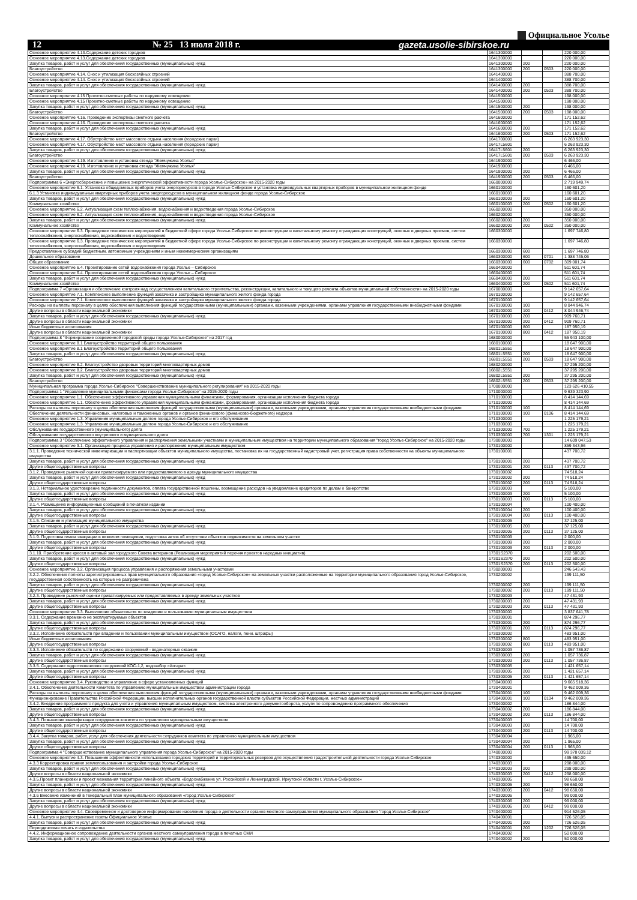Официальное Усолье
12 № 25 13 июля 2018 г. gazeta.usolie-sibirskoe.ru
| Основное мероприятие 4.13.Содержание детских городков | 1641300000 | | | 220 000,00 |
| Основное мероприятие 4.13.Содержание детских городков | 1641300000 | | | 220 000,00 |
| Закупка товаров, работ и услуг для обеспечения государственных (муниципальных) нужд | 1641300000 | 200 | | 220 000,00 |
| Благоустройство | 1641300000 | 200 | 0503 | 220 000,00 |
| Основное мероприятие 4.14. Снос и утилизация бесхозяйных строений | 1641400000 | | | 388 700,00 |
| Основное мероприятие 4.14. Снос и утилизация бесхозяйных строений | 1641400000 | | | 388 700,00 |
| Закупка товаров, работ и услуг для обеспечения государственных (муниципальных) нужд | 1641400000 | 200 | | 388 700,00 |
| Благоустройство | 1641400000 | 200 | 0503 | 388 700,00 |
| Основное мероприятие 4.15 Проектно-сметные работы по наружному освещению | 1641500000 | | | 198 000,00 |
| Основное мероприятие 4.15 Проектно-сметные работы по наружному освещению | 1641500000 | | | 198 000,00 |
| Закупка товаров, работ и услуг для обеспечения государственных (муниципальных) нужд | 1641500000 | 200 | | 198 000,00 |
| Благоустройство | 1641500000 | 200 | 0503 | 198 000,00 |
| Основное мероприятие 4.16. Проведение экспертизы сметного расчета | 1641600000 | | | 171 152,62 |
| Основное мероприятие 4.16. Проведение экспертизы сметного расчета | 1641600000 | | | 171 152,62 |
| Закупка товаров, работ и услуг для обеспечения государственных (муниципальных) нужд | 1641600000 | 200 | | 171 152,62 |
| Благоустройство | 1641600000 | 200 | 0503 | 171 152,62 |
| Основное мероприятие 4.17. Обустройство мест массового отдыха населения (городские парки) | 1641700000 | | | 6 263 923,30 |
| Основное мероприятие 4.17. Обустройство мест массового отдыха населения (городские парки) | 16417L5601 | | | 6 263 923,30 |
| Закупка товаров, работ и услуг для обеспечения государственных (муниципальных) нужд | 16417L5601 | 200 | | 6 263 923,30 |
| Благоустройство | 16417L5601 | 200 | 0503 | 6 263 923,30 |
| Основное мероприятие 4.19. Изготовление и установка стенда "Жемчужина Усолья" | 1641900000 | | | 6 466,00 |
| Основное мероприятие 4.19. Изготовление и установка стенда "Жемчужина Усолья" | 1641900000 | | | 6 466,00 |
| Закупка товаров, работ и услуг для обеспечения государственных (муниципальных) нужд | 1641900000 | 200 | | 6 466,00 |
| Благоустройство | 1641900000 | 200 | 0503 | 6 466,00 |
| Подпрограмма 6 «Энергосбережение и повышение энергетической эффективности города Усолье-Сибирское» на 2015-2020 годы | 1660000000 | | | 2 719 949,74 |
| Основное мероприятие 6.1. Установка общедомовых приборов учета энергоресурсов в городе Усолье-Сибирское и установка индивидуальных квартирных приборов в муниципальном жилищном фонде | 1660100000 | | | 160 601,20 |
| 6.1.3 Установка индивидуальных квартирных приборов учета энергоресурсов в муниципальном жилищном фонде города Усолье-Сибирское | 1660100003 | | | 160 601,20 |
| Закупка товаров, работ и услуг для обеспечения государственных (муниципальных) нужд | 1660100003 | 200 | | 160 601,20 |
| Коммунальное хозяйство | 1660100003 | 200 | 0502 | 160 601,20 |
| Основное мероприятие 6.2. Актуализация схем теплоснабжения, водоснабжения и водоотведения города Усолье-Сибирское | 1660200000 | | | 350 000,00 |
| Основное мероприятие 6.2. Актуализация схем теплоснабжения, водоснабжения и водоотведения города Усолье-Сибирское | 1660200000 | | | 350 000,00 |
| Закупка товаров, работ и услуг для обеспечения государственных (муниципальных) нужд | 1660200000 | 200 | | 350 000,00 |
| Коммунальное хозяйство | 1660200000 | 200 | 0502 | 350 000,00 |
| Основное мероприятие 6.3. Проведение технических мероприятий в бюджетной сфере города Усолье-Сибирское по реконструкции и капитальному ремонту ограждающих конструкций, оконных и дверных проемов, систем теплоснабжения, энергоснабжения, водоснабжения и водоотведения | 1660300000 | | | 1 697 746,80 |
| Основное мероприятие 6.3. Проведение технических мероприятий в бюджетной сфере города Усолье-Сибирское по реконструкции и капитальному ремонту ограждающих конструкций, оконных и дверных проемов, систем теплоснабжения, энергоснабжения, водоснабжения и водоотведения | 1660300000 | | | 1 697 746,80 |
| Предоставление субсидий бюджетным, автономным учреждениям и иным некоммерческим организациям | 1660300000 | 600 | | 1 697 746,80 |
| Дошкольное образование | 1660300000 | 600 | 0701 | 1 388 745,06 |
| Общее образование | 1660300000 | 600 | 0702 | 309 001,74 |
| Основное мероприятие 6.4. Проектирование сетей водоснабжения города Усолье – Сибирское | 1660400000 | | | 511 601,74 |
| Основное мероприятие 6.4. Проектирование сетей водоснабжения города Усолье – Сибирское | 1660400000 | | | 511 601,74 |
| Закупка товаров, работ и услуг для обеспечения государственных (муниципальных) нужд | 1660400000 | 200 | | 511 601,74 |
| Коммунальное хозяйство | 1660400000 | 200 | 0502 | 511 601,74 |
| Подпрограмма 7 «Организация и обеспечение контроля над осуществлением капитального строительства, реконструкции, капитального и текущего ремонта объектов муниципальной собственности» на 2015-2020 годы | 1670000000 | | | 9 142 657,64 |
| Основное мероприятие 7.1. Комплексное выполнение функций заказчика и застройщика муниципального жилого фонда города | 1670100000 | | | 9 142 657,64 |
| Основное мероприятие 7.1. Комплексное выполнение функций заказчика и застройщика муниципального жилого фонда города | 1670100000 | | | 9 142 657,64 |
| Расходы на выплаты персоналу в целях обеспечения выполнения функций государственными (муниципальными) органами, казенными учреждениями, органами управления государственными внебюджетными фондами | 1670100000 | 100 | | 8 044 946,74 |
| Другие вопросы в области национальной экономики | 1670100000 | 100 | 0412 | 8 044 946,74 |
| Закупка товаров, работ и услуг для обеспечения государственных (муниципальных) нужд | 1670100000 | 200 | | 909 760,71 |
| Другие вопросы в области национальной экономики | 1670100000 | 200 | 0412 | 909 760,71 |
| Иные бюджетные ассигнования | 1670100000 | 800 | | 187 950,19 |
| Другие вопросы в области национальной экономики | 1670100000 | 800 | 0412 | 187 950,19 |
| Подпрограмма 8 "Формирование современной городской среды города Усолье-Сибирское" на 2017 год | 1680000000 | | | 55 943 100,00 |
| Основное мероприятие 8.1 Благоустройство территорий общего пользования | 1680100000 | | | 18 647 900,00 |
| Основное мероприятие 8.1 Благоустройство территорий общего пользования | 16801L5551 | | | 18 647 900,00 |
| Закупка товаров, работ и услуг для обеспечения государственных (муниципальных) нужд | 16801L5551 | 200 | | 18 647 900,00 |
| Благоустройство | 16801L5551 | 200 | 0503 | 18 647 900,00 |
| Основное мероприятие 8.2. Благоустройство дворовых территорий многоквартирных домов | 1680200000 | | | 37 295 200,00 |
| Основное мероприятие 8.2. Благоустройство дворовых территорий многоквартирных домов | 16802L5551 | | | 37 295 200,00 |
| Закупка товаров, работ и услуг для обеспечения государственных (муниципальных) нужд | 16802L5551 | 200 | | 37 295 200,00 |
| Благоустройство | 16802L5551 | 200 | 0503 | 37 295 200,00 |
| Муниципальная программа города Усолье-Сибирское "Совершенствование муниципального регулирования" на 2015-2020 годы | 1700000000 | | | 123 626 410,55 |
| Подпрограмма 1 "Управление муниципальными финансами города Усолье-Сибирское" на 2015-2020 годы | 1710000000 | | | 9 639 323,90 |
| Основное мероприятие 1.1. Обеспечение эффективного управления муниципальными финансами, формирования, организации исполнения бюджета города | 1710100000 | | | 8 414 144,69 |
| Основное мероприятие 1.1. Обеспечение эффективного управления муниципальными финансами, формирования, организации исполнения бюджета города | 1710100000 | | | 8 414 144,69 |
| Расходы на выплаты персоналу в целях обеспечения выполнения функций государственными (муниципальными) органами, казенными учреждениями, органами управления государственными внебюджетными фондами | 1710100000 | 100 | | 8 414 144,69 |
| Обеспечение деятельности финансовых, налоговых и таможенных органов и органов финансового (финансово-бюджетного) надзора | 1710100000 | 100 | 0106 | 8 414 144,69 |
| Основное мероприятие 1.3. Управление муниципальным долгом города Усолье-Сибирское и его обслуживание | 1710300000 | | | 1 225 179,21 |
| Основное мероприятие 1.3. Управление муниципальным долгом города Усолье-Сибирское и его обслуживание | 1710300000 | | | 1 225 179,21 |
| Обслуживание государственного (муниципального) долга | 1710300000 | 700 | | 1 225 179,21 |
| Обслуживание государственного внутреннего и муниципального долга | 1710300000 | 700 | 1301 | 1 225 179,21 |
| Подпрограмма 3 "Обеспечение эффективного управления и распоряжения земельными участками и муниципальным имуществом на территории муниципального образования "город Усолье-Сибирское" на 2015-2020 годы | 1730000000 | | | 14 609 047,53 |
| Основное мероприятие 3.1. Организация процесса управления и распоряжения муниципальным имуществом | 1730100000 | | | 859 343,96 |
| 3.1.1. Проведение технической инвентаризации и паспортизации объектов муниципального имущества, постановка их на государственный кадастровый учет, регистрация права собственности на объекты муниципального имущества | 1730100001 | | | 437 700,72 |
| Закупка товаров, работ и услуг для обеспечения государственных (муниципальных) нужд | 1730100001 | 200 | | 437 700,72 |
| Другие общегосударственные вопросы | 1730100001 | 200 | 0113 | 437 700,72 |
| 3.1.2. Проведение рыночной оценки приватизируемого или предоставляемого в аренду муниципального имущества | 1730100002 | | | 74 518,24 |
| Закупка товаров, работ и услуг для обеспечения государственных (муниципальных) нужд | 1730100002 | 200 | | 74 518,24 |
| Другие общегосударственные вопросы | 1730100002 | 200 | 0113 | 74 518,24 |
| 3.1.3. Нотариальное удостоверение подлинности документов, оплата государственной пошлины, возмещение расходов на уведомление кредиторов по делам о банкротстве | 1730100003 | | | 5 100,00 |
| Закупка товаров, работ и услуг для обеспечения государственных (муниципальных) нужд | 1730100003 | 200 | | 5 100,00 |
| Другие общегосударственные вопросы | 1730100003 | 200 | 0113 | 5 100,00 |
| 3.1.4. Размещение информационных сообщений в печатном издании | 1730100004 | | | 100 400,00 |
| Закупка товаров, работ и услуг для обеспечения государственных (муниципальных) нужд | 1730100004 | 200 | | 100 400,00 |
| Другие общегосударственные вопросы | 1730100004 | 200 | 0113 | 100 400,00 |
| 3.1.5. Списание и утилизация муниципального имущества | 1730100005 | | | 37 125,00 |
| Закупка товаров, работ и услуг для обеспечения государственных (муниципальных) нужд | 1730100005 | 200 | | 37 125,00 |
| Другие общегосударственные вопросы | 1730100005 | 200 | 0113 | 37 125,00 |
| 3.1.9. Подготовка плана эвакуации в нежилом помещении, подготовка актов об отсутствии объектов недвижимости на земельном участке | 1730100009 | | | 2 000,00 |
| Закупка товаров, работ и услуг для обеспечения государственных (муниципальных) нужд | 1730100009 | 200 | | 2 000,00 |
| Другие общегосударственные вопросы | 1730100009 | 200 | 0113 | 2 000,00 |
| 3.1.10. Приобретение кресел в актовый зал городского Совета ветеранов (Реализация мероприятий перечня проектов народных инициатив) | 17301S2370 | | | 202 500,00 |
| Закупка товаров, работ и услуг для обеспечения государственных (муниципальных) нужд | 17301S2370 | 200 | | 202 500,00 |
| Другие общегосударственные вопросы | 17301S2370 | 200 | 0113 | 202 500,00 |
| Основное мероприятие 3.2. Организация процесса управления и распоряжения земельными участками | 1730200000 | | | 246 543,43 |
| 3.2.2. Обеспечение полноты зарегистрированных прав муниципального образования «город Усолье-Сибирское» на земельные участки расположенные на территории муниципального образования город Усолье-Сибирское, государственная собственность на которые не разграничена | 1730200002 | | | 199 111,50 |
| Закупка товаров, работ и услуг для обеспечения государственных (муниципальных) нужд | 1730200002 | 200 | | 199 111,50 |
| Другие общегосударственные вопросы | 1730200002 | 200 | 0113 | 199 111,50 |
| 3.2.3. Проведение рыночной оценки приватизируемых или предоставляемых в аренду земельных участков | 1730200003 | | | 47 431,93 |
| Закупка товаров, работ и услуг для обеспечения государственных (муниципальных) нужд | 1730200003 | 200 | | 47 431,93 |
| Другие общегосударственные вопросы | 1730200003 | 200 | 0113 | 47 431,93 |
| Основное мероприятие 3.3. Выполнение обязательств по владению и пользованию муниципальным имуществом | 1730300000 | | | 3 837 641,78 |
| 3.3.1. Содержание временно не эксплуатируемых объектов | 1730300001 | | | 874 296,77 |
| Закупка товаров, работ и услуг для обеспечения государственных (муниципальных) нужд | 1730300001 | 200 | | 874 296,77 |
| Другие общегосударственные вопросы | 1730300001 | 200 | 0113 | 874 296,77 |
| 3.3.2. Исполнение обязательств при владении и пользовании муниципальным имуществом (ОСАГО, налоги, пени. штрафы) | 1730300002 | | | 483 951,00 |
| Иные бюджетные ассигнования | 1730300002 | 800 | | 483 951,00 |
| Другие общегосударственные вопросы | 1730300002 | 800 | 0113 | 483 951,00 |
| 3.3.3. Исполнение обязательств по содержанию сооружений - водонапорных скважин | 1730300003 | | | 1 057 736,87 |
| Закупка товаров, работ и услуг для обеспечения государственных (муниципальных) нужд | 1730300003 | 200 | | 1 057 736,87 |
| Другие общегосударственные вопросы | 1730300003 | 200 | 0113 | 1 057 736,87 |
| 3.3.5. Содержание гидротехнических сооружений КОС-1,2, водозабор «Ангара» | 1730300005 | | | 1 421 657,14 |
| Закупка товаров, работ и услуг для обеспечения государственных (муниципальных) нужд | 1730300005 | 200 | | 1 421 657,14 |
| Другие общегосударственные вопросы | 1730300005 | 200 | 0113 | 1 421 657,14 |
| Основное мероприятие 3.4. Руководство и управление в сфере установленных функций | 1730400000 | | | 9 665 518,36 |
| 3.4.1. Обеспечение деятельности Комитета по управлению муниципальным имуществом администрации города | 1730400001 | | | 9 462 009,36 |
| Расходы на выплаты персоналу в целях обеспечения выполнения функций государственными (муниципальными) органами, казенными учреждениями, органами управления государственными внебюджетными фондами | 1730400001 | 100 | | 9 462 009,36 |
| Функционирование Правительства Российской Федерации, высших исполнительных органов государственной власти субъектов Российской Федерации, местных администраций | 1730400001 | 100 | 0104 | 9 462 009,36 |
| 3.4.2. Внедрение программного продукта для учета и управления муниципальным имуществом, система электронного документооборота, услуги по сопровождению программного обеспечения | 1730400002 | | | 186 844,00 |
| Закупка товаров, работ и услуг для обеспечения государственных (муниципальных) нужд | 1730400002 | 200 | | 186 844,00 |
| Другие общегосударственные вопросы | 1730400002 | 200 | 0113 | 186 844,00 |
| 3.4.3. Повышение квалификации сотрудников комитета по управлению муниципальным имуществом | 1730400003 | | | 14 700,00 |
| Закупка товаров, работ и услуг для обеспечения государственных (муниципальных) нужд | 1730400003 | 200 | | 14 700,00 |
| Другие общегосударственные вопросы | 1730400003 | 200 | 0113 | 14 700,00 |
| 3.4.4. Закупка товаров, работ, услуг для обеспечения деятельности сотрудников комитета по управлению муниципальным имуществом | 1730400004 | | | 1 965,00 |
| Закупка товаров, работ и услуг для обеспечения государственных (муниципальных) нужд | 1730400004 | 200 | | 1 965,00 |
| Другие общегосударственные вопросы | 1730400004 | 200 | 0113 | 1 965,00 |
| Подпрограмма 4 "Совершенствование муниципального управления города Усолье-Сибирское" на 2015-2020 годы | 1740000000 | | | 99 378 039,12 |
| Основное мероприятие 4.3. Повышение эффективности использования городских территорий и территориальных резервов для осуществления градостроительной деятельности города Усолье-Сибирское | 1740300000 | | | 495 650,00 |
| 4.3.3 Корректировка правил землепользования и застройки города Усолье-Сибирское | 1740300003 | | | 298 000,00 |
| Закупка товаров, работ и услуг для обеспечения государственных (муниципальных) нужд | 1740300003 | 200 | | 298 000,00 |
| Другие вопросы в области национальной экономики | 1740300003 | 200 | 0412 | 298 000,00 |
| 4.3.5.Проект планировки и проект межевания территории линейного объекта «Водоснабжение ул. Российской и Ленинградской, Иркутской области г. Усолье-Сибирское» | 1740300005 | | | 98 650,00 |
| Закупка товаров, работ и услуг для обеспечения государственных (муниципальных) нужд | 1740300005 | 200 | | 98 650,00 |
| Другие вопросы в области национальной экономики | 1740300005 | 200 | 0412 | 98 650,00 |
| 4.3.6 Внесение изменений в Генеральный план муниципального образования «город Усолье-Сибирское" | 1740300006 | | | 99 000,00 |
| Закупка товаров, работ и услуг для обеспечения государственных (муниципальных) нужд | 1740300006 | 200 | | 99 000,00 |
| Другие вопросы в области национальной экономики | 1740300006 | 200 | 0412 | 99 000,00 |
| Основное мероприятие 4.4. Своевременное и достоверное информирование населения города о деятельности органов местного самоуправления муниципального образования "город Усолье-Сибирское" | 1740400000 | | | 914 526,05 |
| 4.4.1. Выпуск и распространение газеты Официальное Усолье | 1740400001 | | | 726 526,05 |
| Закупка товаров, работ и услуг для обеспечения государственных (муниципальных) нужд | 1740400001 | 200 | | 726 526,05 |
| Периодическая печать и издательства | 1740400001 | 200 | 1202 | 726 526,05 |
| 4.4.2. Информационное сопровождение деятельности органов местного самоуправления города в печатных СМИ | 1740400002 | | | 50 000,00 |
| Закупка товаров, работ и услуг для обеспечения государственных (муниципальных) нужд | 1740400002 | 200 | | 50 000,00 |